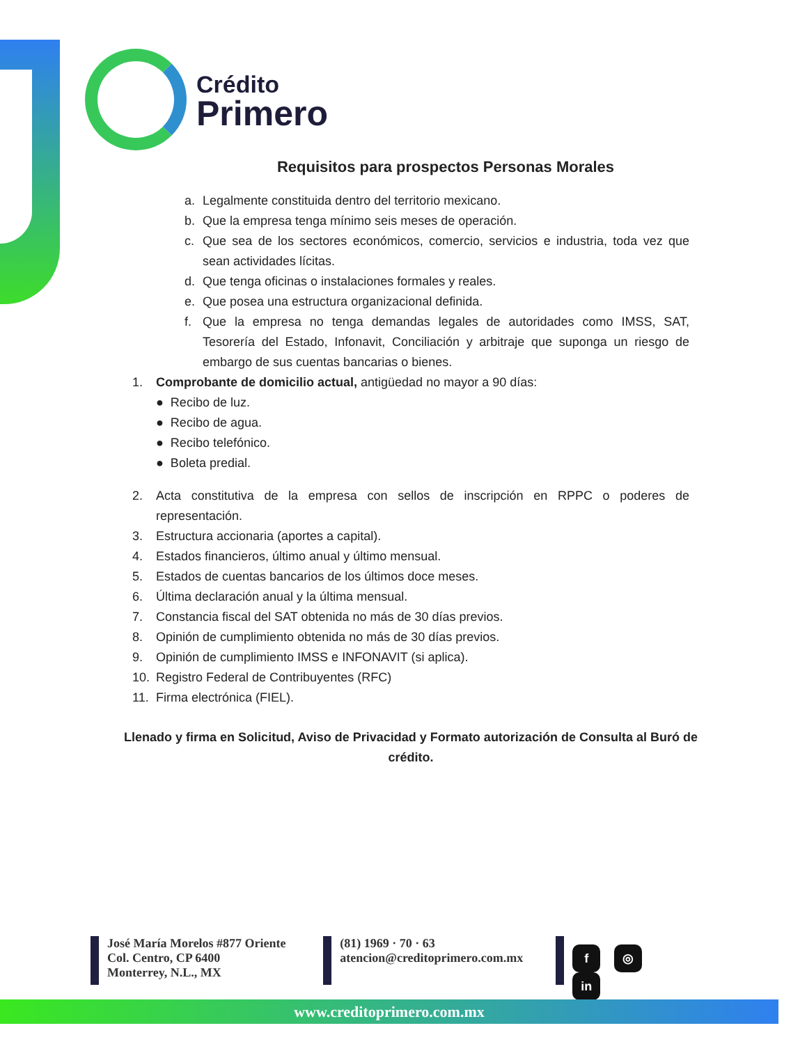Crédito
Primero
Requisitos para prospectos Personas Morales
a. Legalmente constituida dentro del territorio mexicano.
b. Que la empresa tenga mínimo seis meses de operación.
c. Que sea de los sectores económicos, comercio, servicios e industria, toda vez que sean actividades lícitas.
d. Que tenga oficinas o instalaciones formales y reales.
e. Que posea una estructura organizacional definida.
f. Que la empresa no tenga demandas legales de autoridades como IMSS, SAT, Tesorería del Estado, Infonavit, Conciliación y arbitraje que suponga un riesgo de embargo de sus cuentas bancarias o bienes.
1. Comprobante de domicilio actual, antigüedad no mayor a 90 días:
● Recibo de luz.
● Recibo de agua.
● Recibo telefónico.
● Boleta predial.
2. Acta constitutiva de la empresa con sellos de inscripción en RPPC o poderes de representación.
3. Estructura accionaria (aportes a capital).
4. Estados financieros, último anual y último mensual.
5. Estados de cuentas bancarios de los últimos doce meses.
6. Última declaración anual y la última mensual.
7. Constancia fiscal del SAT obtenida no más de 30 días previos.
8. Opinión de cumplimiento obtenida no más de 30 días previos.
9. Opinión de cumplimiento IMSS e INFONAVIT (si aplica).
10. Registro Federal de Contribuyentes (RFC)
11. Firma electrónica (FIEL).
Llenado y firma en Solicitud, Aviso de Privacidad y Formato autorización de Consulta al Buró de crédito.
José María Morelos #877 Oriente
Col. Centro, CP 6400
Monterrey, N.L., MX
(81) 1969 · 70 · 63
atencion@creditoprimero.com.mx
f ◎ in
www.creditoprimero.com.mx